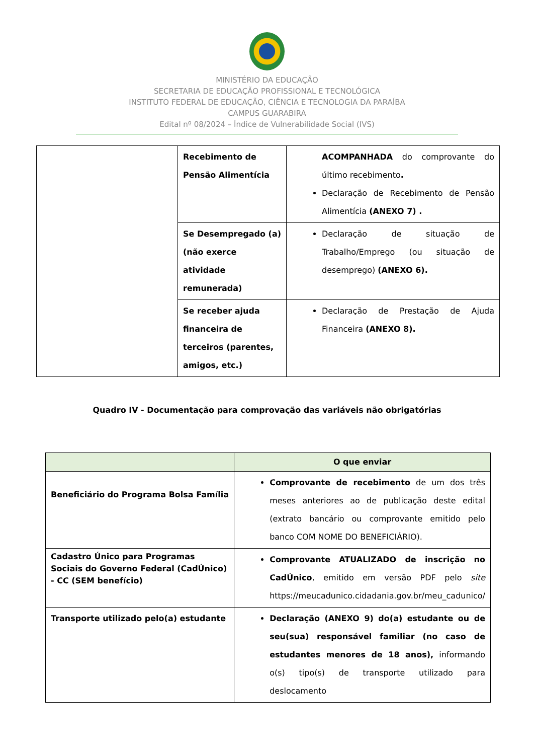MINISTÉRIO DA EDUCAÇÃO
SECRETARIA DE EDUCAÇÃO PROFISSIONAL E TECNOLÓGICA
INSTITUTO FEDERAL DE EDUCAÇÃO, CIÊNCIA E TECNOLOGIA DA PARAÍBA
CAMPUS GUARABIRA
Edital nº 08/2024 – Índice de Vulnerabilidade Social (IVS)
| | Recebimento de Pensão Alimentícia | ACOMPANHADA do comprovante do último recebimento . Declaração de Recebimento de Pensão Alimentícia (ANEXO 7) . |
| | Se Desempregado (a) (não exerce atividade remunerada) | Declaração de situação de Trabalho/Emprego (ou situação de desemprego) (ANEXO 6). |
| | Se receber ajuda financeira de terceiros (parentes, amigos, etc.) | Declaração de Prestação de Ajuda Financeira (ANEXO 8). |
Quadro IV - Documentação para comprovação das variáveis não obrigatórias
| | O que enviar |
| --- | --- |
| Beneficiário do Programa Bolsa Família | Comprovante de recebimento de um dos três meses anteriores ao de publicação deste edital (extrato bancário ou comprovante emitido pelo banco COM NOME DO BENEFICIÁRIO). |
| Cadastro Único para Programas Sociais do Governo Federal (CadÚnico) - CC (SEM benefício) | Comprovante ATUALIZADO de inscrição no CadÚnico , emitido em versão PDF pelo site https://meucadunico.cidadania.gov.br/meu_cadunico/ |
| Transporte utilizado pelo(a) estudante | Declaração (ANEXO 9) do(a) estudante ou de seu(sua) responsável familiar (no caso de estudantes menores de 18 anos), informando o(s) tipo(s) de transporte utilizado para deslocamento |